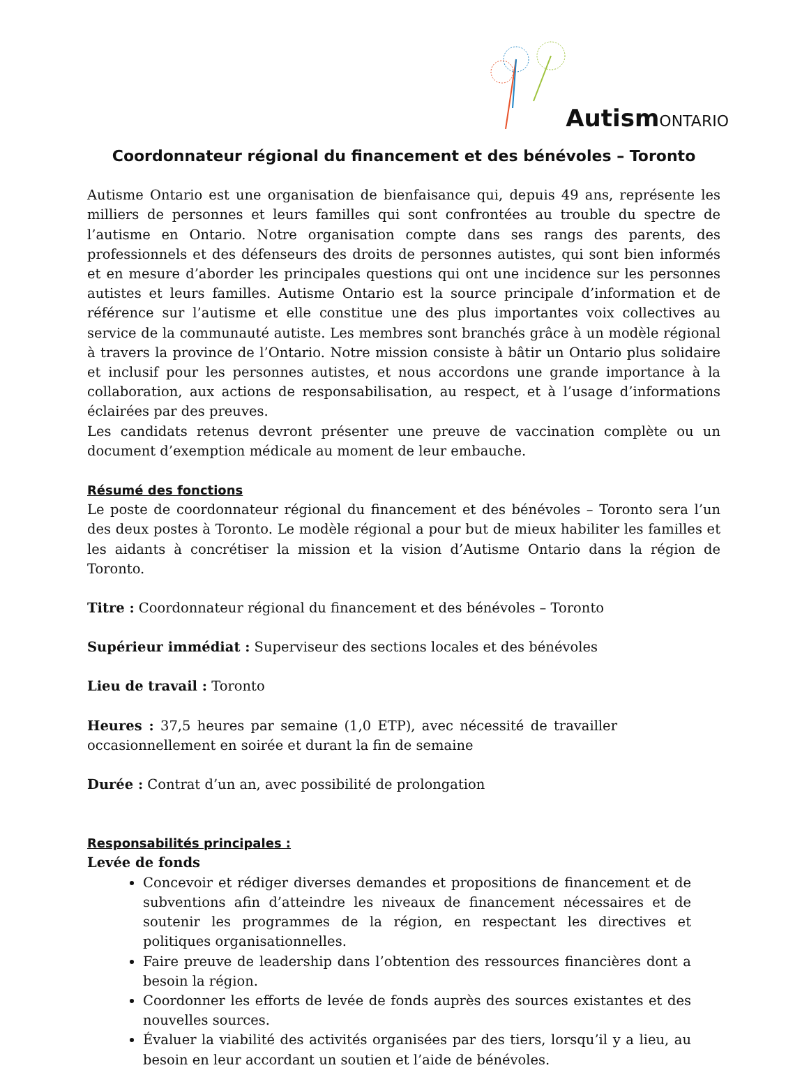AutismONTARIO
Coordonnateur régional du financement et des bénévoles – Toronto
Autisme Ontario est une organisation de bienfaisance qui, depuis 49 ans, représente les milliers de personnes et leurs familles qui sont confrontées au trouble du spectre de l’autisme en Ontario. Notre organisation compte dans ses rangs des parents, des professionnels et des défenseurs des droits de personnes autistes, qui sont bien informés et en mesure d’aborder les principales questions qui ont une incidence sur les personnes autistes et leurs familles. Autisme Ontario est la source principale d’information et de référence sur l’autisme et elle constitue une des plus importantes voix collectives au service de la communauté autiste. Les membres sont branchés grâce à un modèle régional à travers la province de l’Ontario. Notre mission consiste à bâtir un Ontario plus solidaire et inclusif pour les personnes autistes, et nous accordons une grande importance à la collaboration, aux actions de responsabilisation, au respect, et à l’usage d’informations éclairées par des preuves.
Les candidats retenus devront présenter une preuve de vaccination complète ou un document d’exemption médicale au moment de leur embauche.
Résumé des fonctions
Le poste de coordonnateur régional du financement et des bénévoles – Toronto sera l’un des deux postes à Toronto. Le modèle régional a pour but de mieux habiliter les familles et les aidants à concrétiser la mission et la vision d’Autisme Ontario dans la région de Toronto.
Titre : Coordonnateur régional du financement et des bénévoles – Toronto
Supérieur immédiat : Superviseur des sections locales et des bénévoles
Lieu de travail : Toronto
Heures : 37,5 heures par semaine (1,0 ETP), avec nécessité de travailler occasionnellement en soirée et durant la fin de semaine
Durée : Contrat d’un an, avec possibilité de prolongation
Responsabilités principales :
Levée de fonds
Concevoir et rédiger diverses demandes et propositions de financement et de subventions afin d’atteindre les niveaux de financement nécessaires et de soutenir les programmes de la région, en respectant les directives et politiques organisationnelles.
Faire preuve de leadership dans l’obtention des ressources financières dont a besoin la région.
Coordonner les efforts de levée de fonds auprès des sources existantes et des nouvelles sources.
Évaluer la viabilité des activités organisées par des tiers, lorsqu’il y a lieu, au besoin en leur accordant un soutien et l’aide de bénévoles.